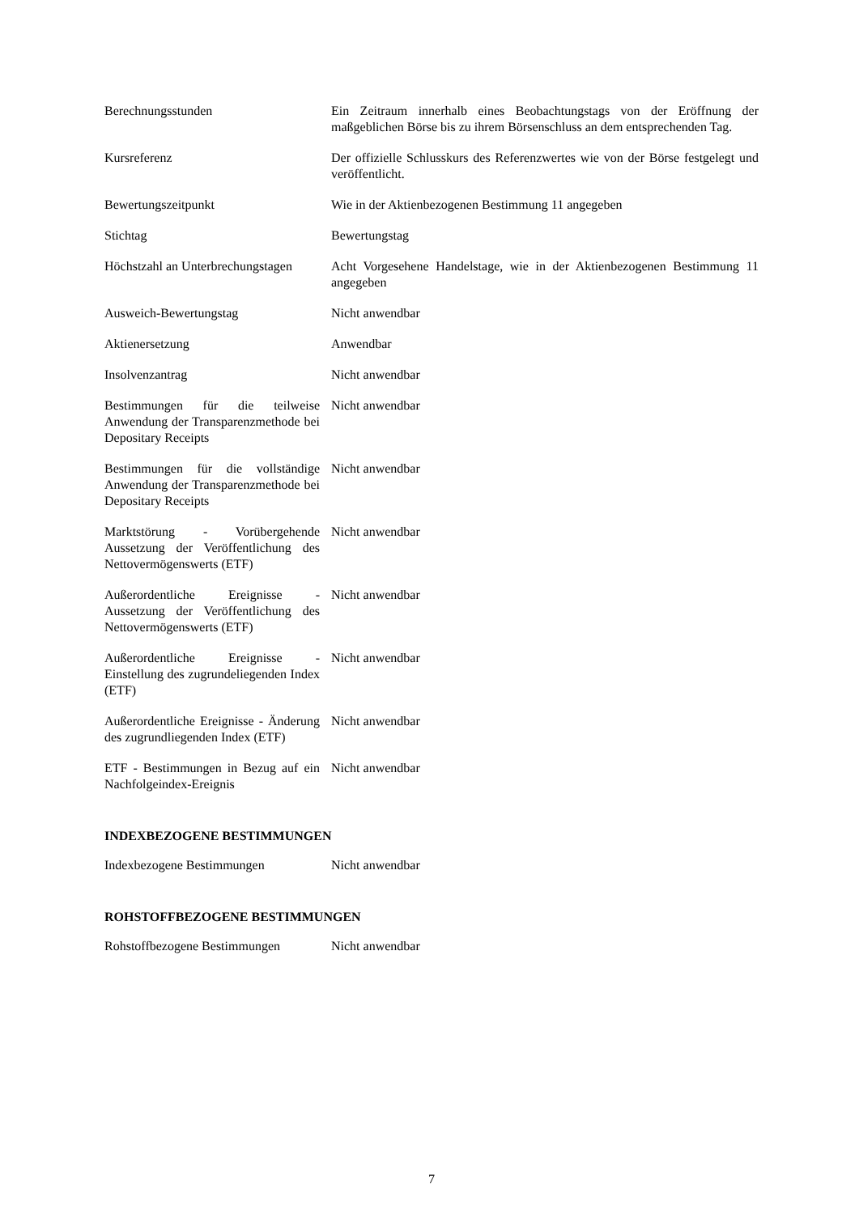| Berechnungsstunden | Ein Zeitraum innerhalb eines Beobachtungstags von der Eröffnung der maßgeblichen Börse bis zu ihrem Börsenschluss an dem entsprechenden Tag. |
| Kursreferenz | Der offizielle Schlusskurs des Referenzwertes wie von der Börse festgelegt und veröffentlicht. |
| Bewertungszeitpunkt | Wie in der Aktienbezogenen Bestimmung 11 angegeben |
| Stichtag | Bewertungstag |
| Höchstzahl an Unterbrechungstagen | Acht Vorgesehene Handelstage, wie in der Aktienbezogenen Bestimmung 11 angegeben |
| Ausweich-Bewertungstag | Nicht anwendbar |
| Aktienersetzung | Anwendbar |
| Insolvenzantrag | Nicht anwendbar |
| Bestimmungen für die teilweise Anwendung der Transparenzmethode bei Depositary Receipts | Nicht anwendbar |
| Bestimmungen für die vollständige Anwendung der Transparenzmethode bei Depositary Receipts | Nicht anwendbar |
| Marktstörung - Vorübergehende Aussetzung der Veröffentlichung des Nettovermögenswerts (ETF) | Nicht anwendbar |
| Außerordentliche Ereignisse - Aussetzung der Veröffentlichung des Nettovermögenswerts (ETF) | Nicht anwendbar |
| Außerordentliche Ereignisse - Einstellung des zugrundeliegenden Index (ETF) | Nicht anwendbar |
| Außerordentliche Ereignisse - Änderung des zugrundliegenden Index (ETF) | Nicht anwendbar |
| ETF - Bestimmungen in Bezug auf ein Nachfolgeindex-Ereignis | Nicht anwendbar |
INDEXBEZOGENE BESTIMMUNGEN
| Indexbezogene Bestimmungen | Nicht anwendbar |
ROHSTOFFBEZOGENE BESTIMMUNGEN
| Rohstoffbezogene Bestimmungen | Nicht anwendbar |
7